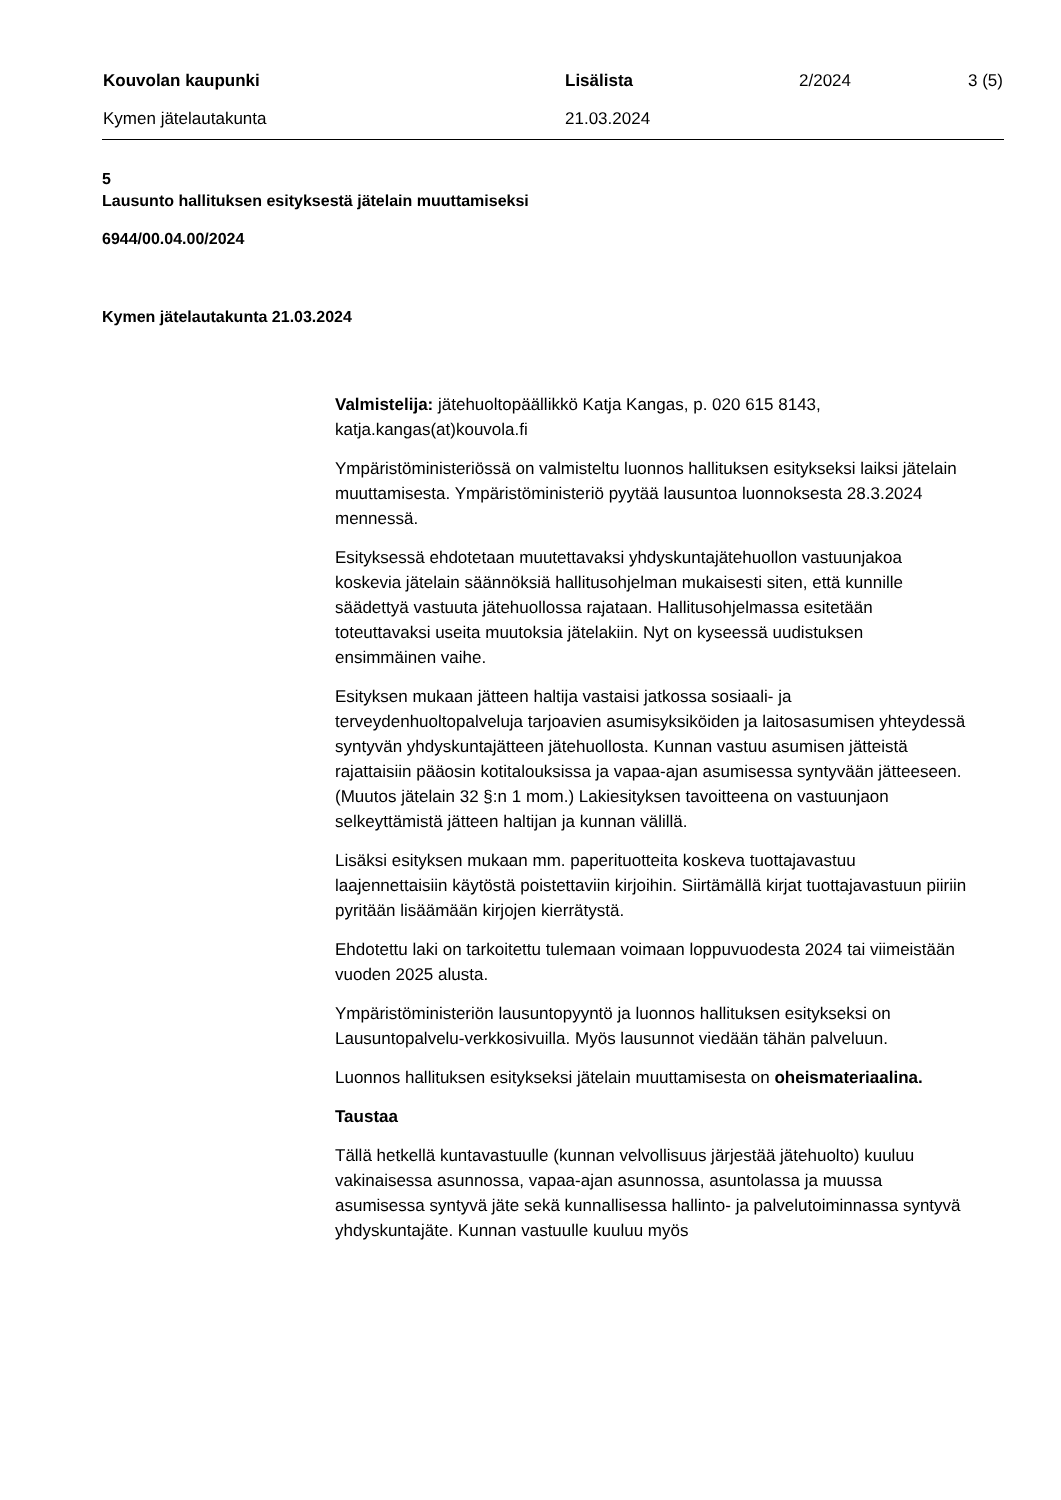Kouvolan kaupunki Lisälista 2/2024 3 (5)
Kymen jätelautakunta 21.03.2024
5
Lausunto hallituksen esityksestä jätelain muuttamiseksi
6944/00.04.00/2024
Kymen jätelautakunta 21.03.2024
Valmistelija: jätehuoltopäällikkö Katja Kangas, p. 020 615 8143, katja.kangas(at)kouvola.fi
Ympäristöministeriössä on valmisteltu luonnos hallituksen esitykseksi laiksi jätelain muuttamisesta. Ympäristöministeriö pyytää lausuntoa luonnoksesta 28.3.2024 mennessä.
Esityksessä ehdotetaan muutettavaksi yhdyskuntajätehuollon vastuunjakoa koskevia jätelain säännöksiä hallitusohjelman mukaisesti siten, että kunnille säädettyä vastuuta jätehuollossa rajataan. Hallitusohjelmassa esitetään toteuttavaksi useita muutoksia jätelakiin. Nyt on kyseessä uudistuksen ensimmäinen vaihe.
Esityksen mukaan jätteen haltija vastaisi jatkossa sosiaali- ja terveydenhuoltopalveluja tarjoavien asumisyksiköiden ja laitosasumisen yhteydessä syntyvän yhdyskuntajätteen jätehuollosta. Kunnan vastuu asumisen jätteistä rajattaisiin pääosin kotitalouksissa ja vapaa-ajan asumisessa syntyvään jätteeseen. (Muutos jätelain 32 §:n 1 mom.) Lakiesityksen tavoitteena on vastuunjaon selkeyttämistä jätteen haltijan ja kunnan välillä.
Lisäksi esityksen mukaan mm. paperituotteita koskeva tuottajavastuu laajennettaisiin käytöstä poistettaviin kirjoihin. Siirtämällä kirjat tuottajavastuun piiriin pyritään lisäämään kirjojen kierrätystä.
Ehdotettu laki on tarkoitettu tulemaan voimaan loppuvuodesta 2024 tai viimeistään vuoden 2025 alusta.
Ympäristöministeriön lausuntopyyntö ja luonnos hallituksen esitykseksi on Lausuntopalvelu-verkkosivuilla. Myös lausunnot viedään tähän palveluun.
Luonnos hallituksen esitykseksi jätelain muuttamisesta on oheismateriaalina.
Taustaa
Tällä hetkellä kuntavastuulle (kunnan velvollisuus järjestää jätehuolto) kuuluu vakinaisessa asunnossa, vapaa-ajan asunnossa, asuntolassa ja muussa asumisessa syntyvä jäte sekä kunnallisessa hallinto- ja palvelutoiminnassa syntyvä yhdyskuntajäte. Kunnan vastuulle kuuluu myös